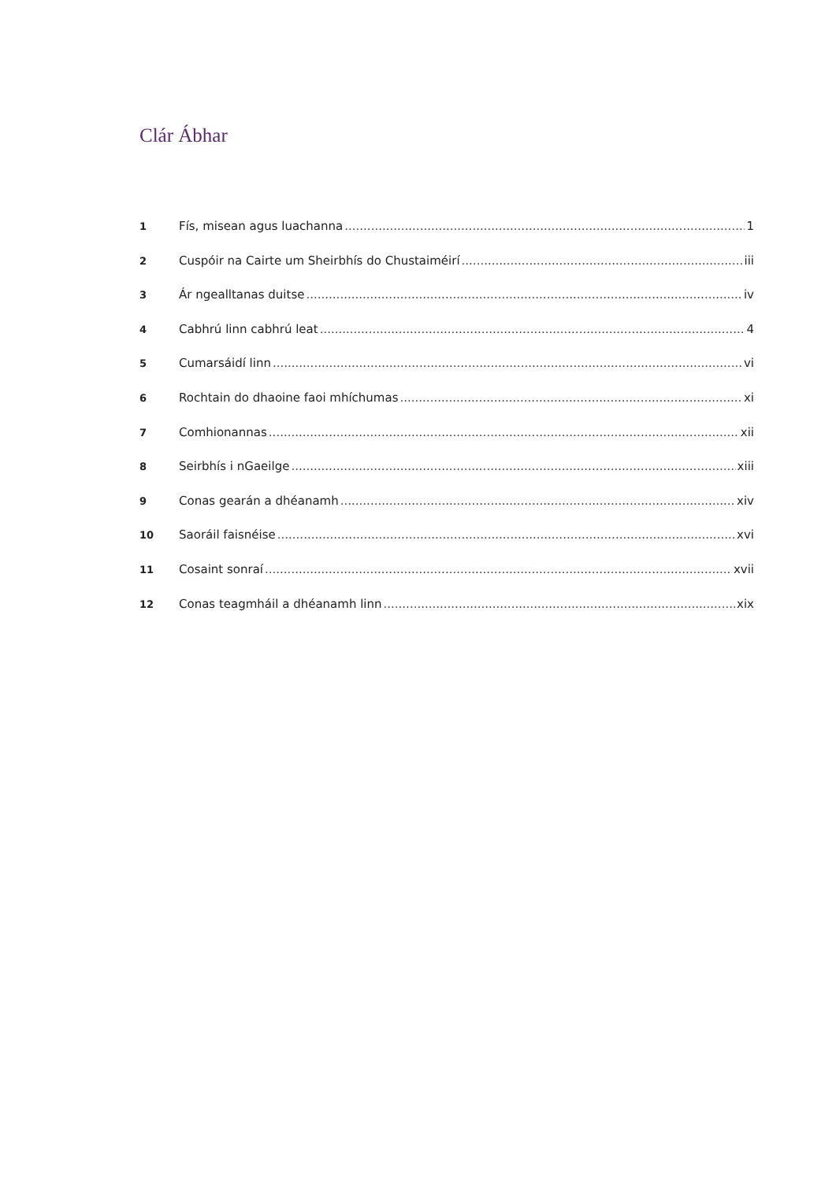Clár Ábhar
1 Fís, misean agus luachanna 1
2 Cuspóir na Cairte um Sheirbhís do Chustaiméirí iii
3 Ár ngealltanas duitse iv
4 Cabhrú linn cabhrú leat 4
5 Cumarsáidí linn vi
6 Rochtain do dhaoine faoi mhíchumas xi
7 Comhionannas xii
8 Seirbhís i nGaeilge xiii
9 Conas gearán a dhéanamh xiv
10 Saoráil faisnéise xvi
11 Cosaint sonraí xvii
12 Conas teagmháil a dhéanamh linn xix